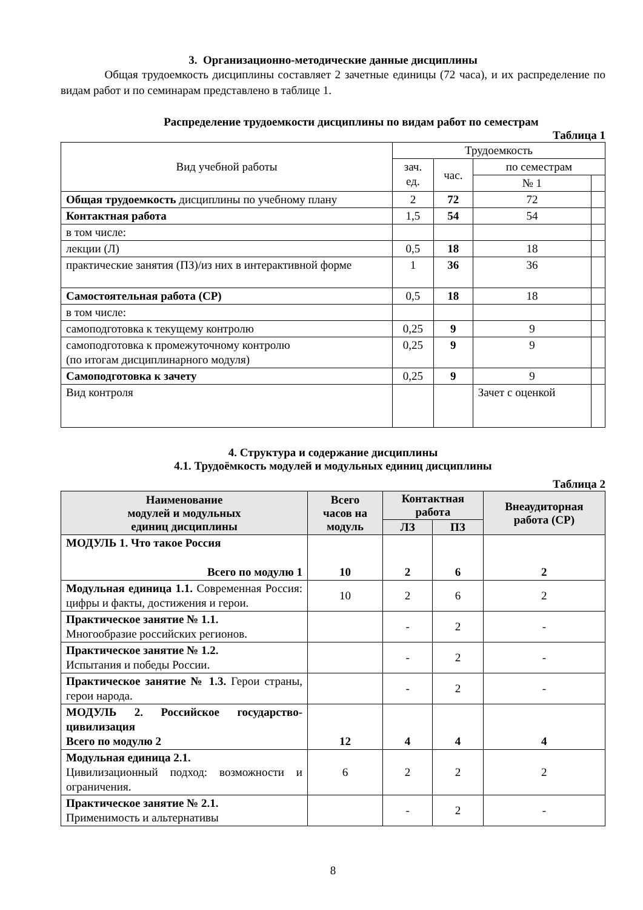3. Организационно-методические данные дисциплины
Общая трудоемкость дисциплины составляет 2 зачетные единицы (72 часа), и их распределение по видам работ и по семинарам представлено в таблице 1.
Распределение трудоемкости дисциплины по видам работ по семестрам
Таблица 1
| Вид учебной работы | Трудоемкость | | | |
| | зач. ед. | час. | по семестрам | |
| | | | № 1 | |
| Общая трудоемкость дисциплины по учебному плану | 2 | 72 | 72 | |
| Контактная работа | 1,5 | 54 | 54 | |
| в том числе: | | | | |
| лекции (Л) | 0,5 | 18 | 18 | |
| практические занятия (ПЗ)/из них в интерактивной форме | 1 | 36 | 36 | |
| Самостоятельная работа (СР) | 0,5 | 18 | 18 | |
| в том числе: | | | | |
| самоподготовка к текущему контролю | 0,25 | 9 | 9 | |
| самоподготовка к промежуточному контролю (по итогам дисциплинарного модуля) | 0,25 | 9 | 9 | |
| Самоподготовка к зачету | 0,25 | 9 | 9 | |
| Вид контроля | | | Зачет с оценкой | |
4. Структура и содержание дисциплины
4.1. Трудоёмкость модулей и модульных единиц дисциплины
Таблица 2
| Наименование модулей и модульных единиц дисциплины | Всего часов на модуль | Контактная работа | | Внеаудиторная работа (СР) |
| --- | --- | --- | --- | --- |
| | | ЛЗ | ПЗ | |
| МОДУЛЬ 1. Что такое Россия Всего по модулю 1 | 10 | 2 | 6 | 2 |
| Модульная единица 1.1. Современная Россия: цифры и факты, достижения и герои. | 10 | 2 | 6 | 2 |
| Практическое занятие № 1.1. Многообразие российских регионов. | | - | 2 | - |
| Практическое занятие № 1.2. Испытания и победы России. | | - | 2 | - |
| Практическое занятие № 1.3. Герои страны, герои народа. | | - | 2 | - |
| МОДУЛЬ 2. Российское государство-цивилизация Всего по модулю 2 | 12 | 4 | 4 | 4 |
| Модульная единица 2.1. Цивилизационный подход: возможности и ограничения. | 6 | 2 | 2 | 2 |
| Практическое занятие № 2.1. Применимость и альтернативы | | - | 2 | - |
8